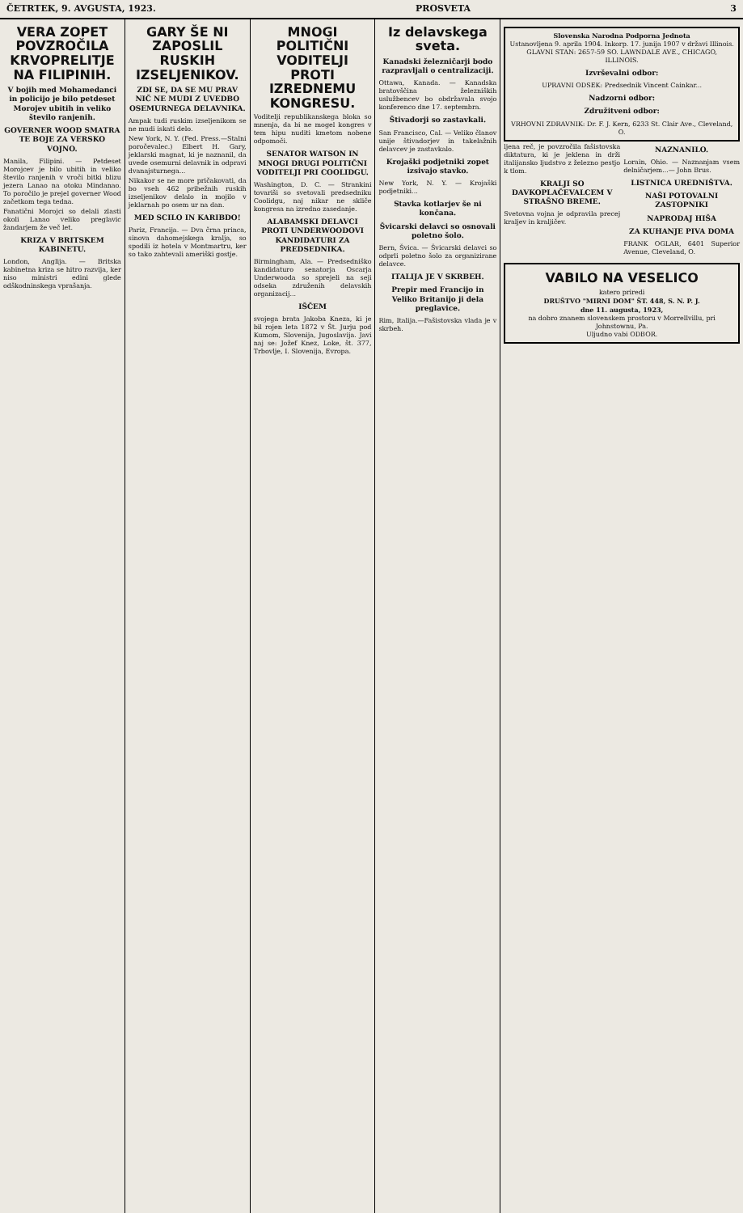ČETRTEK, 9. AVGUSTA, 1923. PROSVETA 3
VERA ZOPET POVZROČILA KRVOPRELITJE NA FILIPINIH.
V bojih med Mohamedanci in policijo je bilo petdeset Morojev ubitih in veliko število ranjenih.
GOVERNER WOOD SMATRA TE BOJE ZA VERSKO VOJNO.
Manila, Filipini. — Petdeset Morojcev je bilo ubitih in veliko število ranjenih v vroči bitki blizu jezera Lanao na otoku Mindanao. To poročilo je prejel governer Wood začetkom tega tedna.
Fanatični Morojci so delali zlasti okoli Lanao veliko preglavic žandarjem že več let.
KRIZA V BRITSKEM KABINETU.
London, Anglija. — Britska kabinetna kriza se hitro razvija, ker niso ministri edini glede odškodninskega vprašanja.
GARY ŠE NI ZAPOSLIL RUSKIH IZSELJENIKOV.
ZDI SE, DA SE MU PRAV NIČ NE MUDI Z UVEDBO OSEMURNEGA DELAVNIKA.
Ampak tudi ruskim izseljenikom se ne mudi iskati delo.
New York, N. Y. (Fed. Press.—Stalni poročevalec.) Elbert H. Gary, jeklarski magnat, ki je naznanil, da uvede osemurni delavnik in odpravi dvanajsturnega...
Nikakor se ne more pričakovati, da bo vseh 462 pribežnih ruskih izseljenikov delalo in mojilo v jeklarnah po osem ur na dan.
MED SCILO IN KARIBDO!
Pariz, Francija. — Dva črna princa, sinova dahomejskega kralja, so spodili iz hotela v Montmartru, ker so tako zahtevali ameriški gostje.
MNOGI POLITIČNI VODITELJI PROTI IZREDNEMU KONGRESU.
Voditelji republikanskega bloka so mnenja, da bi ne mogel kongres v tem hipu nuditi kmetom nobene odpomoči.
SENATOR WATSON IN MNOGI DRUGI POLITIČNI VODITELJI PRI COOLIDGU.
Washington, D. C. — Strankini tovariši so svetovali predsedniku Coolidgu, naj nikar ne skliče kongresa na izredno zasedanje.
ALABAMSKI DELAVCI PROTI UNDERWOODOVI KANDIDATURI ZA PREDSEDNIKA.
Birmingham, Ala. — Predsedniško kandidaturo senatorja Oscarja Underwooda so sprejeli na seji odseka združenih delavskih organizacij...
IŠČEM
svojega brata Jakoba Kneza, ki je bil rojen leta 1872 v Št. Jurju pod Kumom, Slovenija, Jugoslavija. Javi naj se: Jožef Knez, Loke, št. 377, Trbovlje, I. Slovenija, Evropa.
Iz delavskega sveta.
Kanadski železničarji bodo razpravljali o centralizaciji.
Ottawa, Kanada. — Kanadska bratovščina železniških uslužbencev bo obdržavala svojo konferenco dne 17. septembra.
Štivadorji so zastavkali.
San Francisco, Cal. — Veliko članov unije štivadorjev in takelažnih delavcev je zastavkalo.
Krojaški podjetniki zopet izsivajo stavko.
New York, N. Y. — Krojaški podjetniki...
Stavka kotlarjev še ni končana.
Švicarski delavci so osnovali poletno šolo.
Bern, Švica. — Švicarski delavci so odprli poletno šolo za organizirane delavce.
ITALIJA JE V SKRBEH.
Prepir med Francijo in Veliko Britanijo ji dela preglavice.
Rim, Italija.—Fašistovska vlada je v skrbeh.
Slovenska Narodna Podporna Jednota
Ustanovljena 9. aprila 1904. Inkorp. 17. junija 1907 v državi Illinois.
GLAVNI STAN: 2657-59 SO. LAWNDALE AVE., CHICAGO, ILLINOIS.
Izvrševalni odbor:
UPRAVNI ODSEK: Predsednik Vincent Cainkar...
Nadzorni odbor:
Združitveni odbor:
VRHOVNI ZDRAVNIK: Dr. F. J. Kern, 6233 St. Clair Ave., Cleveland, O.
ljena reč, je povzročila fašistovska diktatura, ki je jeklena in drži italijansko ljudstvo z železno pestjo k tlom.
KRALJI SO DAVKOPLAČEVALCEM V STRAŠNO BREME.
Svetovna vojna je odpravila precej kraljev in kraljičev.
NAZNANILO.
Lorain, Ohio. — Naznanjam vsem delničarjem...— John Brus.
LISTNICA UREDNIŠTVA.
NAŠI POTOVALNI ZASTOPNIKI
NAPRODAJ HIŠA
ZA KUHANJE PIVA DOMA
FRANK OGLAR, 6401 Superior Avenue, Cleveland, O.
VABILO NA VESELICO
katero priredi
DRUŠTVO "MIRNI DOM" ŠT. 448, S. N. P. J.
dne 11. augusta, 1923,
na dobro znanem slovenskem prostoru v Morrellvillu, pri Johnstownu, Pa.
Uljudno vabi ODBOR.